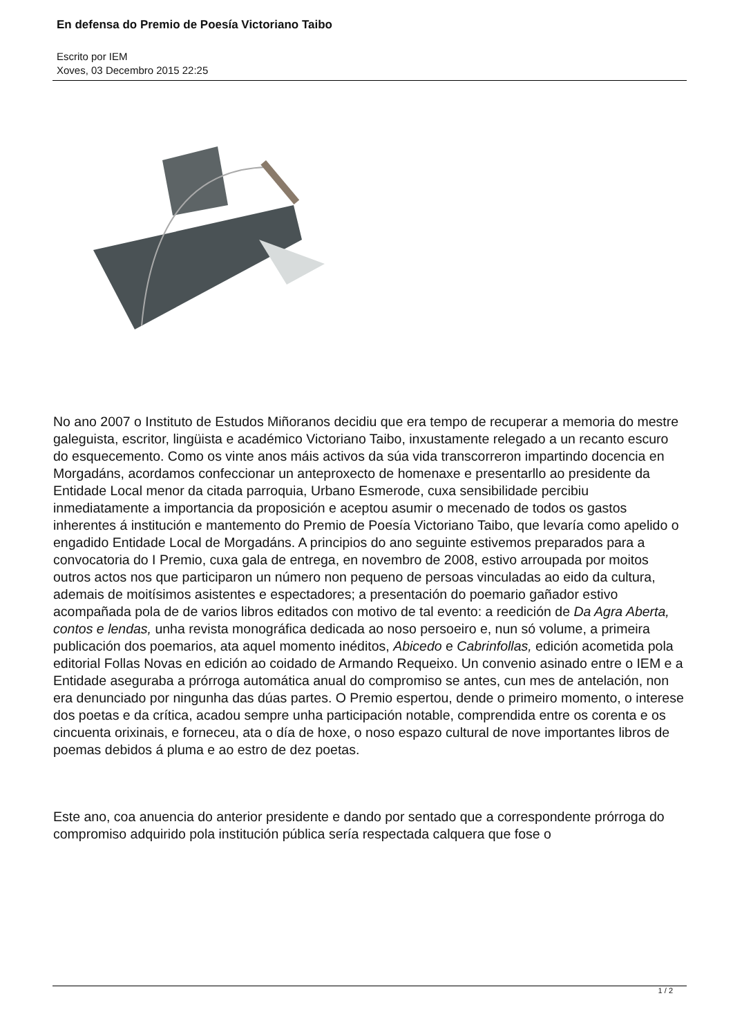En defensa do Premio de Poesía Victoriano Taibo
Escrito por IEM
Xoves, 03 Decembro 2015 22:25
No ano 2007 o Instituto de Estudos Miñoranos decidiu que era tempo de recuperar a memoria do mestre galeguista, escritor, lingüista e académico Victoriano Taibo, inxustamente relegado a un recanto escuro do esquecemento. Como os vinte anos máis activos da súa vida transcorreron impartindo docencia en Morgadáns, acordamos confeccionar un anteproxecto de homenaxe e presentarllo ao presidente da Entidade Local menor da citada parroquia, Urbano Esmerode, cuxa sensibilidade percibiu inmediatamente a importancia da proposición e aceptou asumir o mecenado de todos os gastos inherentes á institución e mantemento do Premio de Poesía Victoriano Taibo, que levaría como apelido o engadido Entidade Local de Morgadáns. A principios do ano seguinte estivemos preparados para a convocatoria do I Premio, cuxa gala de entrega, en novembro de 2008, estivo arroupada por moitos outros actos nos que participaron un número non pequeno de persoas vinculadas ao eido da cultura, ademais de moitísimos asistentes e espectadores; a presentación do poemario gañador estivo acompañada pola de de varios libros editados con motivo de tal evento: a reedición de Da Agra Aberta, contos e lendas, unha revista monográfica dedicada ao noso persoeiro e, nun só volume, a primeira publicación dos poemarios, ata aquel momento inéditos, Abicedo e Cabrinfollas, edición acometida pola editorial Follas Novas en edición ao coidado de Armando Requeixo. Un convenio asinado entre o IEM e a Entidade aseguraba a prórroga automática anual do compromiso se antes, cun mes de antelación, non era denunciado por ningunha das dúas partes. O Premio espertou, dende o primeiro momento, o interese dos poetas e da crítica, acadou sempre unha participación notable, comprendida entre os corenta e os cincuenta orixinais, e forneceu, ata o día de hoxe, o noso espazo cultural de nove importantes libros de poemas debidos á pluma e ao estro de dez poetas.
Este ano, coa anuencia do anterior presidente e dando por sentado que a correspondente prórroga do compromiso adquirido pola institución pública sería respectada calquera que fose o
1 / 2